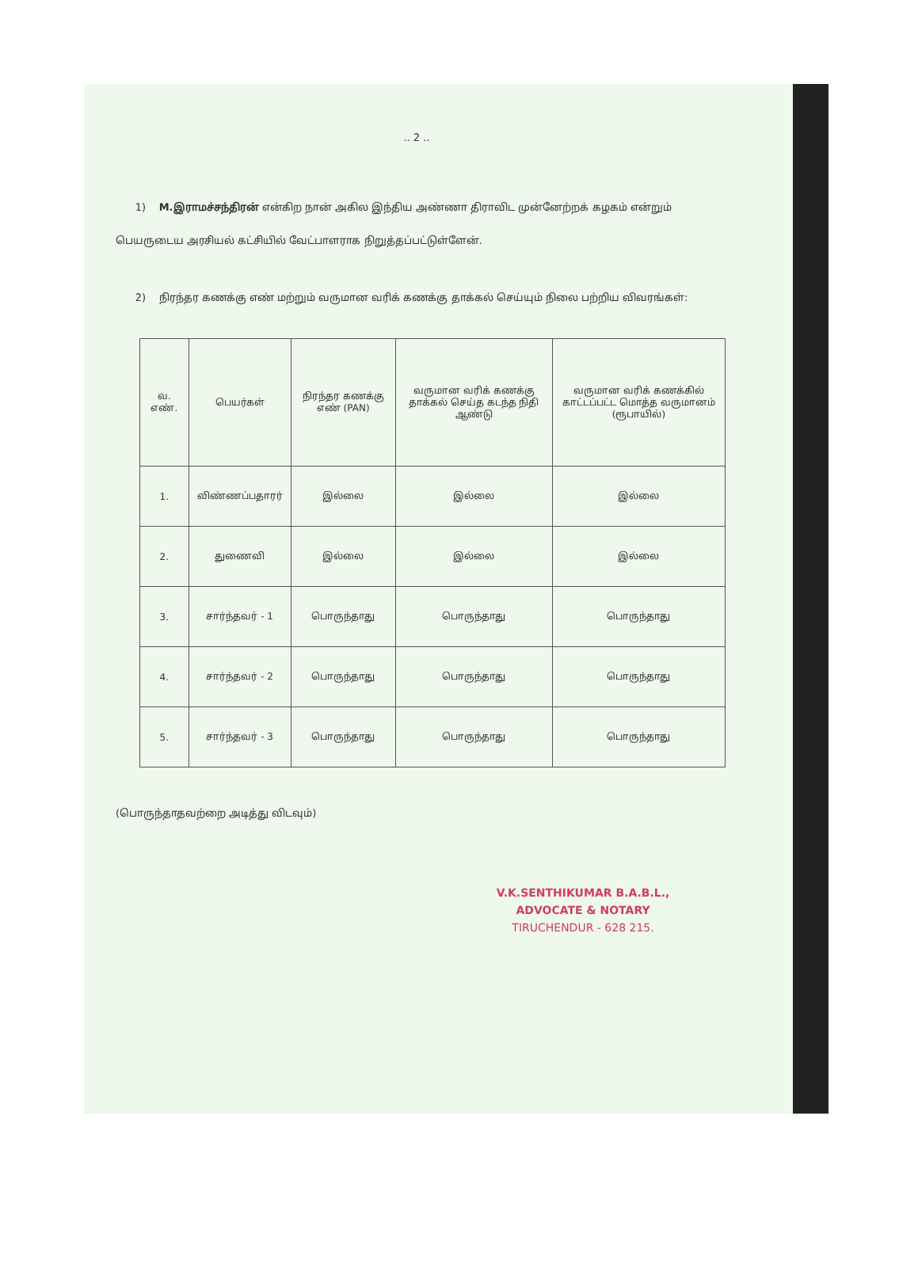.. 2 ..
1) M.இராமச்சந்திரன் என்கிற நான் அகில இந்திய அண்ணா திராவிட முன்னேற்றக் கழகம் என்றும் பெயருடைய அரசியல் கட்சியில் வேட்பாளராக நிறுத்தப்பட்டுள்ளேன்.
2) நிரந்தர கணக்கு எண் மற்றும் வருமான வரிக் கணக்கு தாக்கல் செய்யும் நிலை பற்றிய விவரங்கள்:
| வ. எண். | பெயர்கள் | நிரந்தர கணக்கு எண் (PAN) | வருமான வரிக் கணக்கு தாக்கல் செய்த கடந்த நிதி ஆண்டு | வருமான வரிக் கணக்கில் காட்டப்பட்ட மொத்த வருமானம் (ரூபாயில்) |
| --- | --- | --- | --- | --- |
| 1. | விண்ணப்பதாரர் | இல்லை | இல்லை | இல்லை |
| 2. | துணைவி | இல்லை | இல்லை | இல்லை |
| 3. | சார்ந்தவர் - 1 | பொருந்தாது | பொருந்தாது | பொருந்தாது |
| 4. | சார்ந்தவர் - 2 | பொருந்தாது | பொருந்தாது | பொருந்தாது |
| 5. | சார்ந்தவர் - 3 | பொருந்தாது | பொருந்தாது | பொருந்தாது |
(பொருந்தாதவற்றை அடித்து விடவும்)
V.K.SENTHIKUMAR B.A.B.L.,
ADVOCATE & NOTARY
TIRUCHENDUR - 628 215.